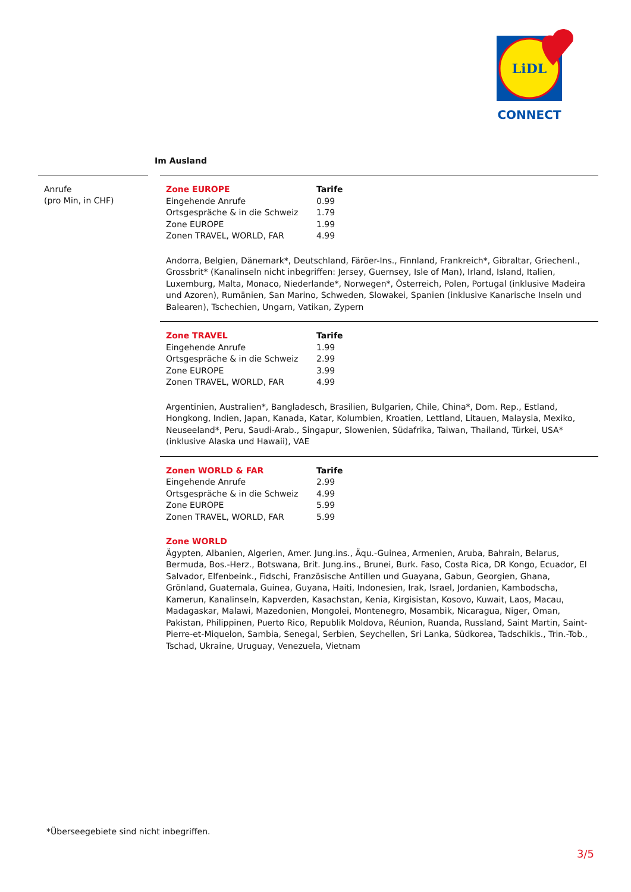LiDL
CONNECT
Im Ausland
Anrufe
(pro Min, in CHF)
| Zone EUROPE | Tarife |
| --- | --- |
| Eingehende Anrufe | 0.99 |
| Ortsgespräche & in die Schweiz | 1.79 |
| Zone EUROPE | 1.99 |
| Zonen TRAVEL, WORLD, FAR | 4.99 |
Andorra, Belgien, Dänemark*, Deutschland, Färöer-Ins., Finnland, Frankreich*, Gibraltar, Griechenl., Grossbrit* (Kanalinseln nicht inbegriffen: Jersey, Guernsey, Isle of Man), Irland, Island, Italien, Luxemburg, Malta, Monaco, Niederlande*, Norwegen*, Österreich, Polen, Portugal (inklusive Madeira und Azoren), Rumänien, San Marino, Schweden, Slowakei, Spanien (inklusive Kanarische Inseln und Balearen), Tschechien, Ungarn, Vatikan, Zypern
| Zone TRAVEL | Tarife |
| --- | --- |
| Eingehende Anrufe | 1.99 |
| Ortsgespräche & in die Schweiz | 2.99 |
| Zone EUROPE | 3.99 |
| Zonen TRAVEL, WORLD, FAR | 4.99 |
Argentinien, Australien*, Bangladesch, Brasilien, Bulgarien, Chile, China*, Dom. Rep., Estland, Hongkong, Indien, Japan, Kanada, Katar, Kolumbien, Kroatien, Lettland, Litauen, Malaysia, Mexiko, Neuseeland*, Peru, Saudi-Arab., Singapur, Slowenien, Südafrika, Taiwan, Thailand, Türkei, USA* (inklusive Alaska und Hawaii), VAE
| Zonen WORLD & FAR | Tarife |
| --- | --- |
| Eingehende Anrufe | 2.99 |
| Ortsgespräche & in die Schweiz | 4.99 |
| Zone EUROPE | 5.99 |
| Zonen TRAVEL, WORLD, FAR | 5.99 |
Zone WORLD
Ägypten, Albanien, Algerien, Amer. Jung.ins., Äqu.-Guinea, Armenien, Aruba, Bahrain, Belarus, Bermuda, Bos.-Herz., Botswana, Brit. Jung.ins., Brunei, Burk. Faso, Costa Rica, DR Kongo, Ecuador, El Salvador, Elfenbeink., Fidschi, Französische Antillen und Guayana, Gabun, Georgien, Ghana, Grönland, Guatemala, Guinea, Guyana, Haiti, Indonesien, Irak, Israel, Jordanien, Kambodscha, Kamerun, Kanalinseln, Kapverden, Kasachstan, Kenia, Kirgisistan, Kosovo, Kuwait, Laos, Macau, Madagaskar, Malawi, Mazedonien, Mongolei, Montenegro, Mosambik, Nicaragua, Niger, Oman, Pakistan, Philippinen, Puerto Rico, Republik Moldova, Réunion, Ruanda, Russland, Saint Martin, Saint-Pierre-et-Miquelon, Sambia, Senegal, Serbien, Seychellen, Sri Lanka, Südkorea, Tadschikis., Trin.-Tob., Tschad, Ukraine, Uruguay, Venezuela, Vietnam
*Überseegebiete sind nicht inbegriffen.
3/5